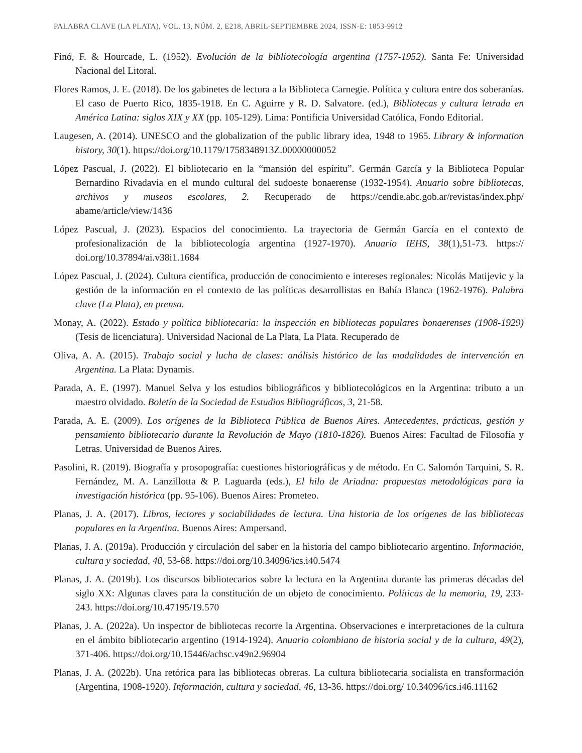PALABRA CLAVE (LA PLATA), VOL. 13, NÚM. 2, E218, ABRIL-SEPTIEMBRE 2024, ISSN-E: 1853-9912
Finó, F. & Hourcade, L. (1952). Evolución de la bibliotecología argentina (1757-1952). Santa Fe: Universidad Nacional del Litoral.
Flores Ramos, J. E. (2018). De los gabinetes de lectura a la Biblioteca Carnegie. Política y cultura entre dos soberanías. El caso de Puerto Rico, 1835-1918. En C. Aguirre y R. D. Salvatore. (ed.), Bibliotecas y cultura letrada en América Latina: siglos XIX y XX (pp. 105-129). Lima: Pontificia Universidad Católica, Fondo Editorial.
Laugesen, A. (2014). UNESCO and the globalization of the public library idea, 1948 to 1965. Library & information history, 30(1). https://doi.org/10.1179/1758348913Z.00000000052
López Pascual, J. (2022). El bibliotecario en la “mansión del espíritu”. Germán García y la Biblioteca Popular Bernardino Rivadavia en el mundo cultural del sudoeste bonaerense (1932-1954). Anuario sobre bibliotecas, archivos y museos escolares, 2. Recuperado de https://cendie.abc.gob.ar/revistas/index.php/ abame/article/view/1436
López Pascual, J. (2023). Espacios del conocimiento. La trayectoria de Germán García en el contexto de profesionalización de la bibliotecología argentina (1927-1970). Anuario IEHS, 38(1),51-73. https:// doi.org/10.37894/ai.v38i1.1684
López Pascual, J. (2024). Cultura científica, producción de conocimiento e intereses regionales: Nicolás Matijevic y la gestión de la información en el contexto de las políticas desarrollistas en Bahía Blanca (1962-1976). Palabra clave (La Plata), en prensa.
Monay, A. (2022). Estado y política bibliotecaria: la inspección en bibliotecas populares bonaerenses (1908-1929) (Tesis de licenciatura). Universidad Nacional de La Plata, La Plata. Recuperado de
Oliva, A. A. (2015). Trabajo social y lucha de clases: análisis histórico de las modalidades de intervención en Argentina. La Plata: Dynamis.
Parada, A. E. (1997). Manuel Selva y los estudios bibliográficos y bibliotecológicos en la Argentina: tributo a un maestro olvidado. Boletín de la Sociedad de Estudios Bibliográficos, 3, 21-58.
Parada, A. E. (2009). Los orígenes de la Biblioteca Pública de Buenos Aires. Antecedentes, prácticas, gestión y pensamiento bibliotecario durante la Revolución de Mayo (1810-1826). Buenos Aires: Facultad de Filosofía y Letras. Universidad de Buenos Aires.
Pasolini, R. (2019). Biografía y prosopografía: cuestiones historiográficas y de método. En C. Salomón Tarquini, S. R. Fernández, M. A. Lanzillotta & P. Laguarda (eds.), El hilo de Ariadna: propuestas metodológicas para la investigación histórica (pp. 95-106). Buenos Aires: Prometeo.
Planas, J. A. (2017). Libros, lectores y sociabilidades de lectura. Una historia de los orígenes de las bibliotecas populares en la Argentina. Buenos Aires: Ampersand.
Planas, J. A. (2019a). Producción y circulación del saber en la historia del campo bibliotecario argentino. Información, cultura y sociedad, 40, 53-68. https://doi.org/10.34096/ics.i40.5474
Planas, J. A. (2019b). Los discursos bibliotecarios sobre la lectura en la Argentina durante las primeras décadas del siglo XX: Algunas claves para la constitución de un objeto de conocimiento. Políticas de la memoria, 19, 233-243. https://doi.org/10.47195/19.570
Planas, J. A. (2022a). Un inspector de bibliotecas recorre la Argentina. Observaciones e interpretaciones de la cultura en el ámbito bibliotecario argentino (1914-1924). Anuario colombiano de historia social y de la cultura, 49(2), 371-406. https://doi.org/10.15446/achsc.v49n2.96904
Planas, J. A. (2022b). Una retórica para las bibliotecas obreras. La cultura bibliotecaria socialista en transformación (Argentina, 1908-1920). Información, cultura y sociedad, 46, 13-36. https://doi.org/ 10.34096/ics.i46.11162